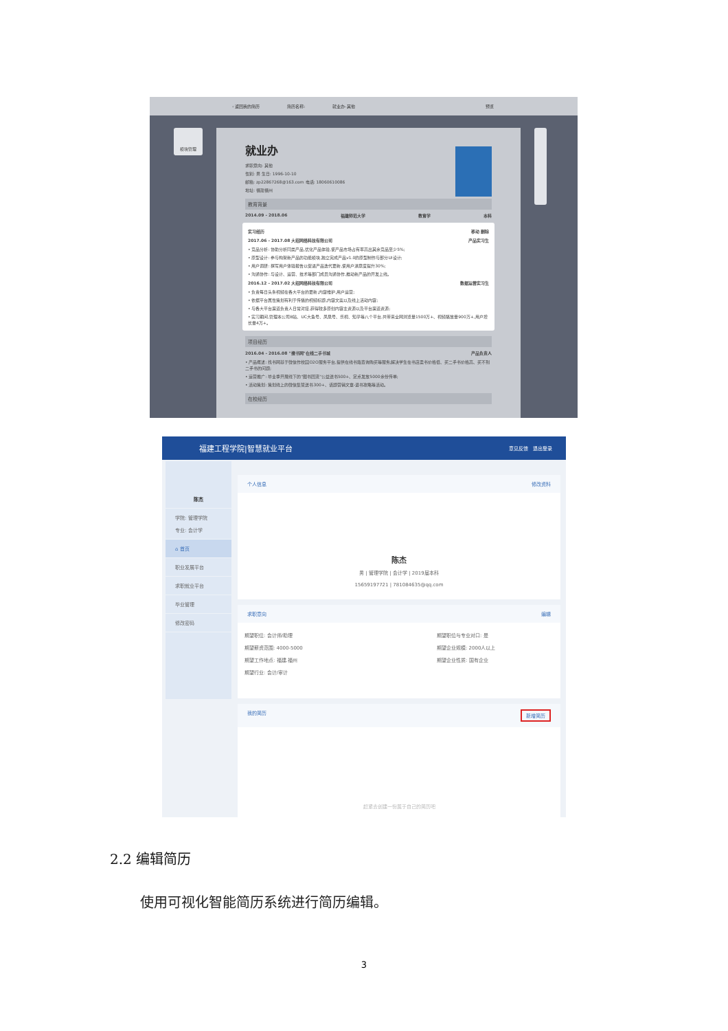‹ 返回我的简历 简历名称: 就业办-其他 预览
模块管理
就业办
求职意向: 其他
性别: 男 生日: 1996-10-10
邮箱: zp22867268@163.com 电话: 18060610086
地址: 福建福州
教育背景
2014.09 - 2018.06 福建师范大学 教育学 本科
实习经历 移动 删除
2017.06 - 2017.08 大招网络科技有限公司 产品实习生
• 竞品分析: 协助分析同类产品,优化产品体验,使产品市场占有率高出其余竞品至少5%;
• 原型设计: 参与构架新产品的功能模块,独立完成产品v1.0的原型制作与部分UI设计;
• 用户调研: 撰写用户体验报告以促进产品迭代更新,使用户满意度提升30%;
• 沟通协作: 与设计、运营、技术等部门成员沟通协作,推动新产品的开发上线。
2016.12 - 2017.02 大招网络科技有限公司 数据运营实习生
• 负责每日头条视频在各大平台的更新,内容维护,用户运营;
• 依据平台属性策划有利于传播的视频标题,内容文案以及线上活动内容;
• 与各大平台渠道负责人日常对接,获得较多原创内容主资源以及平台渠道资源;
• 实习期间,管理本公司B站、UC大鱼号、凤凰号、乐视、知乎等八个平台,共带来全网浏览量1500万+、视频播放量900万+,用户增长量4万+。
项目经历
2016.04 - 2016.08 "搜书网"在线二手书城 产品负责人
• 产品概述: 找书网基于微信作校园O2O服务平台,提供在线书籍查询购买等服务,解决学生在书店卖书价格低、买二手书价格高、买不到二手书的问题;
• 运营推广: 毕业季开展线下的"图书回流"公益送书500+、定点发放5000余份传单;
• 活动策划: 策划线上的微信集赞送书300+、话题营销文章-退书攻略等活动。
在校经历
福建工程学院|智慧就业平台 意见反馈 退出登录
陈杰
学院: 管理学院
专业: 会计学
⌂ 首页
职业发展平台
求职就业平台
毕业管理
修改密码
个人信息 修改资料
陈杰
男 | 管理学院 | 会计学 | 2019届本科
15659197721 | 781084635@qq.com
求职意向 编辑
期望职位: 会计师/助理
期望薪资范围: 4000-5000
期望工作地点: 福建.福州
期望行业: 会计/审计
期望职位与专业对口: 是
期望企业规模: 2000人以上
期望企业性质: 国有企业
我的简历 新增简历
赶紧去创建一份属于自己的简历吧
2.2 编辑简历
使用可视化智能简历系统进行简历编辑。
3